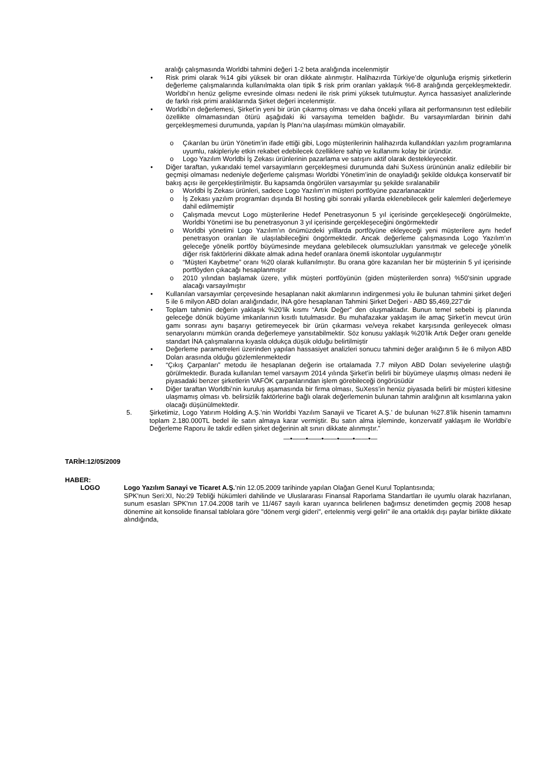aralığı çalışmasında Worldbi tahmini değeri 1-2 beta aralığında incelenmiştir
• Risk primi olarak %14 gibi yüksek bir oran dikkate alınmıştır. Halihazırda Türkiye’de olgunluğa erişmiş şirketlerin değerleme çalışmalarında kullanılmakta olan tipik $ risk prim oranları yaklaşık %6-8 aralığında gerçekleşmektedir. Worldbi’ın henüz gelişme evresinde olması nedeni ile risk primi yüksek tutulmuştur. Ayrıca hassasiyet analizlerinde de farklı risk primi aralıklarında Şirket değeri incelenmiştir.
• Worldbi’ın değerlemesi, Şirket’in yeni bir ürün çıkarmış olması ve daha önceki yıllara ait performansının test edilebilir özellikte olmamasından ötürü aşağıdaki iki varsayıma temelden bağlıdır. Bu varsayımlardan birinin dahi gerçekleşmemesi durumunda, yapılan İş Planı’na ulaşılması mümkün olmayabilir.
o Çıkarılan bu ürün Yönetim’in ifade ettiği gibi, Logo müşterilerinin halihazırda kullandıkları yazılım programlarına uyumlu, rakipleriyle etkin rekabet edebilecek özelliklere sahip ve kullanımı kolay bir üründür.
o Logo Yazılım Worldbi İş Zekası ürünlerinin pazarlama ve satışını aktif olarak destekleyecektir.
• Diğer taraftan, yukarıdaki temel varsayımların gerçekleşmesi durumunda dahi SuXess ürününün analiz edilebilir bir geçmişi olmaması nedeniyle değerleme çalışması Worldbi Yönetim’inin de onayladığı şekilde oldukça konservatif bir bakış açısı ile gerçekleştirilmiştir. Bu kapsamda öngörülen varsayımlar şu şekilde sıralanabilir
o Worldbi İş Zekası ürünleri, sadece Logo Yazılım’ın müşteri portföyüne pazarlanacaktır
o İş Zekası yazılım programları dışında BI hosting gibi sonraki yıllarda eklenebilecek gelir kalemleri değerlemeye dahil edilmemiştir
o Çalışmada mevcut Logo müşterilerine Hedef Penetrasyonun 5 yıl içerisinde gerçekleşeceği öngörülmekte, Worldbi Yönetimi ise bu penetrasyonun 3 yıl içerisinde gerçekleşeceğini öngörmektedir
o Worldbi yönetimi Logo Yazılım’ın önümüzdeki yılllarda portföyüne ekleyeceği yeni müşterilere aynı hedef penetrasyon oranları ile ulaşılabileceğini öngörmektedir. Ancak değerleme çalışmasında Logo Yazılım’ın geleceğe yönelik portföy büyümesinde meydana gelebilecek olumsuzlukları yansıtmak ve geleceğe yönelik diğer risk faktörlerini dikkate almak adına hedef oranlara önemli iskontolar uygulanmıştır
o “Müşteri Kaybetme” oranı %20 olarak kullanılmıştır. Bu orana göre kazanılan her bir müşterinin 5 yıl içerisinde portföyden çıkacağı hesaplanmıştır
o 2010 yılından başlamak üzere, yıllık müşteri portföyünün (giden müşterilerden sonra) %50’sinin upgrade alacağı varsayılmıştır
• Kullanılan varsayımlar çerçevesinde hesaplanan nakit akımlarının indirgenmesi yolu ile bulunan tahmini şirket değeri 5 ile 6 milyon ABD doları aralığındadır, İNA göre hesaplanan Tahmini Şirket Değeri - ABD $5,469,227’dir
• Toplam tahmini değerin yaklaşık %20’lik kısmı “Artık Değer” den oluşmaktadır. Bunun temel sebebi iş planında geleceğe dönük büyüme imkanlarının kısıtlı tutulmasıdır. Bu muhafazakar yaklaşım ile amaç Şirket’in mevcut ürün gamı sonrası aynı başarıyı getiremeyecek bir ürün çıkarması ve/veya rekabet karşısında gerileyecek olması senaryolarını mümkün oranda değerlemeye yansıtabilmektir. Söz konusu yaklaşık %20’lik Artık Değer oranı genelde standart İNA çalışmalarına kıyasla oldukça düşük olduğu belirtilmiştir
• Değerleme parametreleri üzerinden yapılan hassasiyet analizleri sonucu tahmini değer aralığının 5 ile 6 milyon ABD Doları arasında olduğu gözlemlenmektedir
• “Çıkış Çarpanları” metodu ile hesaplanan değerin ise ortalamada 7.7 milyon ABD Doları seviyelerine ulaştığı görülmektedir. Burada kullanılan temel varsayım 2014 yılında Şirket’in belirli bir büyümeye ulaşmış olması nedeni ile piyasadaki benzer şirketlerin VAFÖK çarpanlarından işlem görebileceği öngörüsüdür
• Diğer taraftan Worldbi’nin kuruluş aşamasında bir firma olması, SuXess’in henüz piyasada belirli bir müşteri kitlesine ulaşmamış olması vb. belirsizlik faktörlerine bağlı olarak değerlemenin bulunan tahmin aralığının alt kısımlarına yakın olacağı düşünülmektedir.
5. Şirketimiz, Logo Yatırım Holding A.Ş.’nin Worldbi Yazılım Sanayii ve Ticaret A.Ş.’ de bulunan %27.8’lik hisenin tamamını toplam 2.180.000TL bedel ile satın almaya karar vermiştir. Bu satın alma işleminde, konzervatif yaklaşım ile Worldbi’e Değerleme Raporu ile takdir edilen şirket değerinin alt sınırı dikkate alınmıştır.”
—•——•——•——•——•——•—
TARİH:12/05/2009
HABER:
LOGO Logo Yazılım Sanayi ve Ticaret A.Ş.’nin 12.05.2009 tarihinde yapılan Olağan Genel Kurul Toplantısında;
SPK'nun Seri:XI, No:29 Tebliği hükümleri dahilinde ve Uluslararası Finansal Raporlama Standartları ile uyumlu olarak hazırlanan, sunum esasları SPK'nın 17.04.2008 tarih ve 11/467 sayılı kararı uyarınca belirlenen bağımsız denetimden geçmiş 2008 hesap dönemine ait konsolide finansal tablolara göre "dönem vergi gideri", ertelenmiş vergi geliri" ile ana ortaklık dışı paylar birlikte dikkate alındığında,